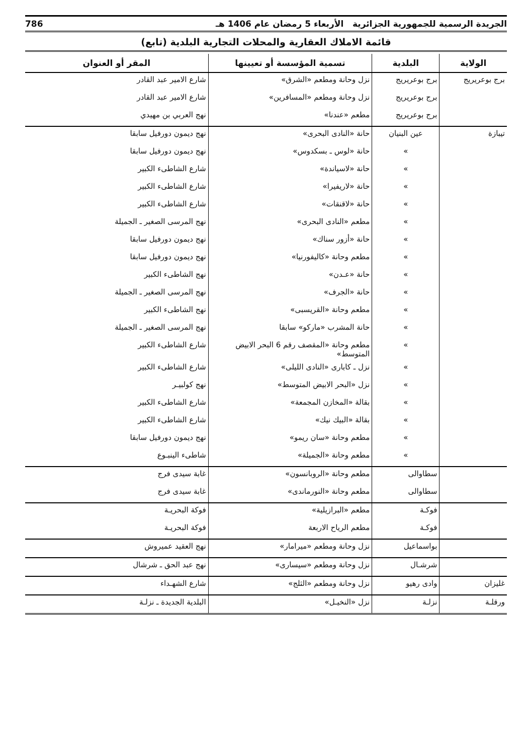الجريدة الرسمية للجمهورية الجزائرية الأربعاء 5 رمضان عام 1406 هـ 786
قائمة الاملاك العقارية والمحلات التجارية البلدية (تابع)
| الولاية | البلدية | تسمية المؤسسة أو تعيينها | المقر أو العنوان |
| --- | --- | --- | --- |
| برج بوعريريج | برج بوعريريج | نزل وحانة ومطعم «الشرق» | شارع الامير عبد القادر |
| | برج بوعريريج | نزل وحانة ومطعم «المسافرين» | شارع الامير عبد القادر |
| | برج بوعريريج | مطعم «عندنا» | نهج العربي بن مهيدي |
| تيبازة | عين البنيان | حانة «النادى البحرى» | نهج ديمون دورفيل سابقا |
| | » | حانة «لوس ـ بسكدوس» | نهج ديمون دورفيل سابقا |
| | » | حانة «لاسياندة» | شارع الشاطىء الكبير |
| | » | حانة «لاريفيرا» | شارع الشاطىء الكبير |
| | » | حانة «لاقنقات» | شارع الشاطىء الكبير |
| | » | مطعم «النادى البحرى» | نهج المرسى الصغير ـ الجميلة |
| | » | حانة «أزور سناك» | نهج ديمون دورفيل سابقا |
| | » | مطعم وحانة «كاليفورنيا» | نهج ديمون دورفيل سابقا |
| | » | حانة «عـدن» | نهج الشاطىء الكبير |
| | » | حانة «الجرف» | نهج المرسى الصغير ـ الجميلة |
| | » | مطعم وحانة «القريسبى» | نهج الشاطىء الكبير |
| | » | حانة المشرب «ماركو» سابقا | نهج المرسى الصغير ـ الجميلة |
| | » | مطعم وحانة «المقصف رقم 6 البحر الابيض المتوسط» | شارع الشاطىء الكبير |
| | » | نزل ـ كابارى «النادى الليلى» | شارع الشاطىء الكبير |
| | » | نزل «البحر الابيض المتوسط» | نهج كولبيـر |
| | » | بقالة «المخازن المجمعة» | شارع الشاطىء الكبير |
| | » | بقالة «البيك نيك» | شارع الشاطىء الكبير |
| | » | مطعم وحانة «سان ريمو» | نهج ديمون دورفيل سابقا |
| | » | مطعم وحانة «الجميلة» | شاطىء الينبـوع |
| | سطاوالى | مطعم وحانة «الروبانسون» | غابة سيدى فرج |
| | سطاوالى | مطعم وحانة «النورماندى» | غابة سيدى فرج |
| | فوكـة | مطعم «البرازيلية» | فوكة البحريـة |
| | فوكـة | مطعم الرياح الاربعة | فوكة البحريـة |
| | بواسماعيل | نزل وحانة ومطعم «ميرامار» | نهج العقيد عميروش |
| | شرشـال | نزل وحانة ومطعم «سيسارى» | نهج عبد الحق ـ شرشال |
| غليزان | وادى رهيو | نزل وحانة ومطعم «الثلج» | شارع الشهـداء |
| ورقلـة | نزلـة | نزل «النخيـل» | البلدية الجديدة ـ نزلـة |